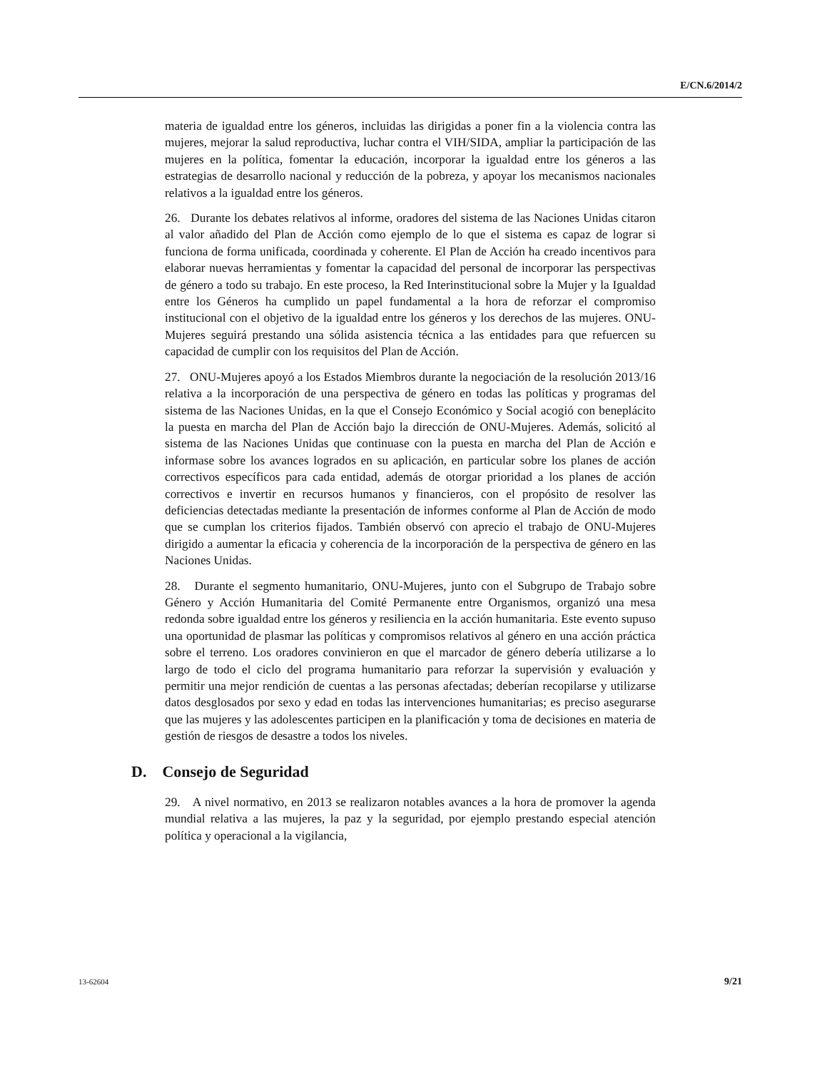E/CN.6/2014/2
materia de igualdad entre los géneros, incluidas las dirigidas a poner fin a la violencia contra las mujeres, mejorar la salud reproductiva, luchar contra el VIH/SIDA, ampliar la participación de las mujeres en la política, fomentar la educación, incorporar la igualdad entre los géneros a las estrategias de desarrollo nacional y reducción de la pobreza, y apoyar los mecanismos nacionales relativos a la igualdad entre los géneros.
26. Durante los debates relativos al informe, oradores del sistema de las Naciones Unidas citaron al valor añadido del Plan de Acción como ejemplo de lo que el sistema es capaz de lograr si funciona de forma unificada, coordinada y coherente. El Plan de Acción ha creado incentivos para elaborar nuevas herramientas y fomentar la capacidad del personal de incorporar las perspectivas de género a todo su trabajo. En este proceso, la Red Interinstitucional sobre la Mujer y la Igualdad entre los Géneros ha cumplido un papel fundamental a la hora de reforzar el compromiso institucional con el objetivo de la igualdad entre los géneros y los derechos de las mujeres. ONU-Mujeres seguirá prestando una sólida asistencia técnica a las entidades para que refuercen su capacidad de cumplir con los requisitos del Plan de Acción.
27. ONU-Mujeres apoyó a los Estados Miembros durante la negociación de la resolución 2013/16 relativa a la incorporación de una perspectiva de género en todas las políticas y programas del sistema de las Naciones Unidas, en la que el Consejo Económico y Social acogió con beneplácito la puesta en marcha del Plan de Acción bajo la dirección de ONU-Mujeres. Además, solicitó al sistema de las Naciones Unidas que continuase con la puesta en marcha del Plan de Acción e informase sobre los avances logrados en su aplicación, en particular sobre los planes de acción correctivos específicos para cada entidad, además de otorgar prioridad a los planes de acción correctivos e invertir en recursos humanos y financieros, con el propósito de resolver las deficiencias detectadas mediante la presentación de informes conforme al Plan de Acción de modo que se cumplan los criterios fijados. También observó con aprecio el trabajo de ONU-Mujeres dirigido a aumentar la eficacia y coherencia de la incorporación de la perspectiva de género en las Naciones Unidas.
28. Durante el segmento humanitario, ONU-Mujeres, junto con el Subgrupo de Trabajo sobre Género y Acción Humanitaria del Comité Permanente entre Organismos, organizó una mesa redonda sobre igualdad entre los géneros y resiliencia en la acción humanitaria. Este evento supuso una oportunidad de plasmar las políticas y compromisos relativos al género en una acción práctica sobre el terreno. Los oradores convinieron en que el marcador de género debería utilizarse a lo largo de todo el ciclo del programa humanitario para reforzar la supervisión y evaluación y permitir una mejor rendición de cuentas a las personas afectadas; deberían recopilarse y utilizarse datos desglosados por sexo y edad en todas las intervenciones humanitarias; es preciso asegurarse que las mujeres y las adolescentes participen en la planificación y toma de decisiones en materia de gestión de riesgos de desastre a todos los niveles.
D. Consejo de Seguridad
29. A nivel normativo, en 2013 se realizaron notables avances a la hora de promover la agenda mundial relativa a las mujeres, la paz y la seguridad, por ejemplo prestando especial atención política y operacional a la vigilancia,
13-62604 9/21